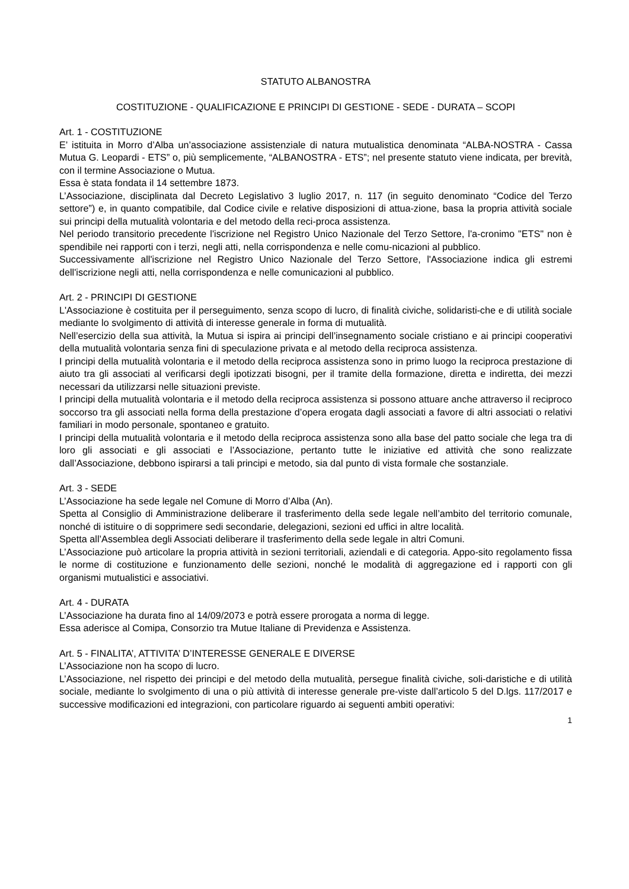STATUTO ALBANOSTRA
COSTITUZIONE - QUALIFICAZIONE E PRINCIPI DI GESTIONE - SEDE - DURATA – SCOPI
Art. 1 - COSTITUZIONE
E’ istituita in Morro d’Alba un’associazione assistenziale di natura mutualistica denominata “ALBA-NOSTRA - Cassa Mutua G. Leopardi - ETS” o, più semplicemente, “ALBANOSTRA - ETS”; nel presente statuto viene indicata, per brevità, con il termine Associazione o Mutua.
Essa è stata fondata il 14 settembre 1873.
L’Associazione, disciplinata dal Decreto Legislativo 3 luglio 2017, n. 117 (in seguito denominato “Codice del Terzo settore”) e, in quanto compatibile, dal Codice civile e relative disposizioni di attua-zione, basa la propria attività sociale sui principi della mutualità volontaria e del metodo della reci-proca assistenza.
Nel periodo transitorio precedente l'iscrizione nel Registro Unico Nazionale del Terzo Settore, l'a-cronimo "ETS" non è spendibile nei rapporti con i terzi, negli atti, nella corrispondenza e nelle comu-nicazioni al pubblico.
Successivamente all'iscrizione nel Registro Unico Nazionale del Terzo Settore, l'Associazione indica gli estremi dell'iscrizione negli atti, nella corrispondenza e nelle comunicazioni al pubblico.
Art. 2 - PRINCIPI DI GESTIONE
L'Associazione è costituita per il perseguimento, senza scopo di lucro, di finalità civiche, solidaristi-che e di utilità sociale mediante lo svolgimento di attività di interesse generale in forma di mutualità.
Nell’esercizio della sua attività, la Mutua si ispira ai principi dell’insegnamento sociale cristiano e ai principi cooperativi della mutualità volontaria senza fini di speculazione privata e al metodo della reciproca assistenza.
I principi della mutualità volontaria e il metodo della reciproca assistenza sono in primo luogo la reciproca prestazione di aiuto tra gli associati al verificarsi degli ipotizzati bisogni, per il tramite della formazione, diretta e indiretta, dei mezzi necessari da utilizzarsi nelle situazioni previste.
I principi della mutualità volontaria e il metodo della reciproca assistenza si possono attuare anche attraverso il reciproco soccorso tra gli associati nella forma della prestazione d’opera erogata dagli associati a favore di altri associati o relativi familiari in modo personale, spontaneo e gratuito.
I principi della mutualità volontaria e il metodo della reciproca assistenza sono alla base del patto sociale che lega tra di loro gli associati e gli associati e l’Associazione, pertanto tutte le iniziative ed attività che sono realizzate dall’Associazione, debbono ispirarsi a tali principi e metodo, sia dal punto di vista formale che sostanziale.
Art. 3 - SEDE
L’Associazione ha sede legale nel Comune di Morro d’Alba (An).
Spetta al Consiglio di Amministrazione deliberare il trasferimento della sede legale nell’ambito del territorio comunale, nonché di istituire o di sopprimere sedi secondarie, delegazioni, sezioni ed uffici in altre località.
Spetta all’Assemblea degli Associati deliberare il trasferimento della sede legale in altri Comuni.
L’Associazione può articolare la propria attività in sezioni territoriali, aziendali e di categoria. Appo-sito regolamento fissa le norme di costituzione e funzionamento delle sezioni, nonché le modalità di aggregazione ed i rapporti con gli organismi mutualistici e associativi.
Art. 4 - DURATA
L’Associazione ha durata fino al 14/09/2073 e potrà essere prorogata a norma di legge.
Essa aderisce al Comipa, Consorzio tra Mutue Italiane di Previdenza e Assistenza.
Art. 5 - FINALITA’, ATTIVITA’ D’INTERESSE GENERALE E DIVERSE
L’Associazione non ha scopo di lucro.
L’Associazione, nel rispetto dei principi e del metodo della mutualità, persegue finalità civiche, soli-daristiche e di utilità sociale, mediante lo svolgimento di una o più attività di interesse generale pre-viste dall’articolo 5 del D.lgs. 117/2017 e successive modificazioni ed integrazioni, con particolare riguardo ai seguenti ambiti operativi:
1